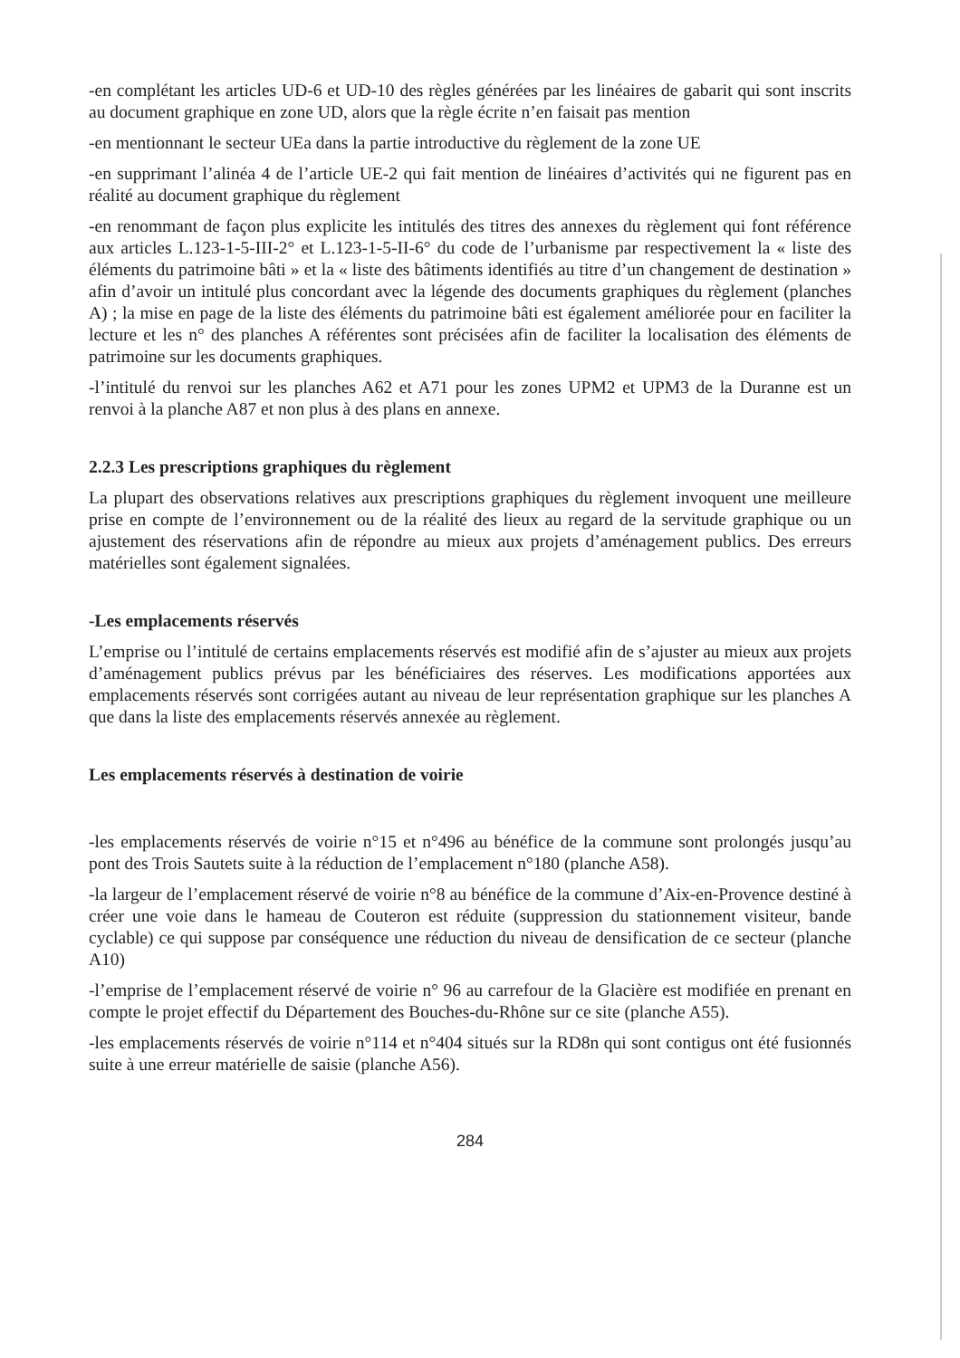-en complétant les articles UD-6 et UD-10 des règles générées par les linéaires de gabarit qui sont inscrits au document graphique en zone UD, alors que la règle écrite n’en faisait pas mention
-en mentionnant le secteur UEa dans la partie introductive du règlement de la zone UE
-en supprimant l’alinéa 4 de l’article UE-2 qui fait mention de linéaires d’activités qui ne figurent pas en réalité au document graphique du règlement
-en renommant de façon plus explicite les intitulés des titres des annexes du règlement qui font référence aux articles L.123-1-5-III-2° et L.123-1-5-II-6° du code de l’urbanisme par respectivement la « liste des éléments du patrimoine bâti » et la « liste des bâtiments identifiés au titre d’un changement de destination » afin d’avoir un intitulé plus concordant avec la légende des documents graphiques du règlement (planches A) ; la mise en page de la liste des éléments du patrimoine bâti est également améliorée pour en faciliter la lecture et les n° des planches A référentes sont précisées afin de faciliter la localisation des éléments de patrimoine sur les documents graphiques.
-l’intitulé du renvoi sur les planches A62 et A71 pour les zones UPM2 et UPM3 de la Duranne est un renvoi à la planche A87 et non plus à des plans en annexe.
2.2.3 Les prescriptions graphiques du règlement
La plupart des observations relatives aux prescriptions graphiques du règlement invoquent une meilleure prise en compte de l’environnement ou de la réalité des lieux au regard de la servitude graphique ou un ajustement des réservations afin de répondre au mieux aux projets d’aménagement publics. Des erreurs matérielles sont également signalées.
-Les emplacements réservés
L’emprise ou l’intitulé de certains emplacements réservés est modifié afin de s’ajuster au mieux aux projets d’aménagement publics prévus par les bénéficiaires des réserves. Les modifications apportées aux emplacements réservés sont corrigées autant au niveau de leur représentation graphique sur les planches A que dans la liste des emplacements réservés annexée au règlement.
Les emplacements réservés à destination de voirie
-les emplacements réservés de voirie n°15 et n°496 au bénéfice de la commune sont prolongés jusqu’au pont des Trois Sautets suite à la réduction de l’emplacement n°180 (planche A58).
-la largeur de l’emplacement réservé de voirie n°8 au bénéfice de la commune d’Aix-en-Provence destiné à créer une voie dans le hameau de Couteron est réduite (suppression du stationnement visiteur, bande cyclable) ce qui suppose par conséquence une réduction du niveau de densification de ce secteur (planche A10)
-l’emprise de l’emplacement réservé de voirie n° 96 au carrefour de la Glacière est modifiée en prenant en compte le projet effectif du Département des Bouches-du-Rhône sur ce site (planche A55).
-les emplacements réservés de voirie n°114 et n°404 situés sur la RD8n qui sont contigus ont été fusionnés suite à une erreur matérielle de saisie (planche A56).
284